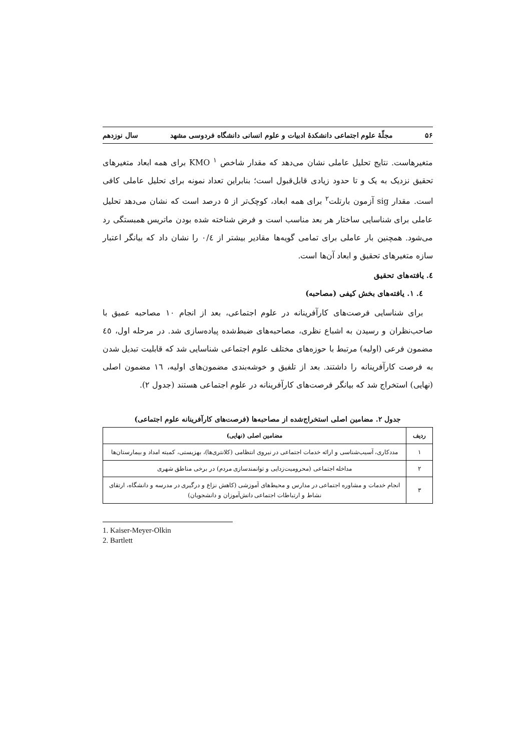۵۶ مجلّهٔ علوم اجتماعی دانشکدهٔ ادبیات و علوم انسانی دانشگاه فردوسی مشهد سال نوزدهم
متغیرهاست. نتایج تحلیل عاملی نشان می‌دهد که مقدار شاخص KMO <sup>۱</sup> برای همه ابعاد متغیرهای تحقیق نزدیک به یک و تا حدود زیادی قابل‌قبول است؛ بنابراین تعداد نمونه برای تحلیل عاملی کافی است. مقدار sig آزمون بارتلت<sup>۲</sup> برای همه ابعاد، کوچک‌تر از ۵ درصد است که نشان می‌دهد تحلیل عاملی برای شناسایی ساختار هر بعد مناسب است و فرض شناخته شده بودن ماتریس همبستگی رد می‌شود. همچنین بار عاملی برای تمامی گویه‌ها مقادیر بیشتر از ۰/٤ را نشان داد که بیانگر اعتبار سازه متغیرهای تحقیق و ابعاد آن‌ها است.
٤. یافته‌های تحقیق
٤. ١. یافته‌های بخش کیفی (مصاحبه)
برای شناسایی فرصت‌های کارآفرینانه در علوم اجتماعی، بعد از انجام ١٠ مصاحبه عمیق با صاحب‌نظران و رسیدن به اشباع نظری، مصاحبه‌های ضبط‌شده پیاده‌سازی شد. در مرحله اول، ٤٥ مضمون فرعی (اولیه) مرتبط با حوزه‌های مختلف علوم اجتماعی شناسایی شد که قابلیت تبدیل شدن به فرصت کارآفرینانه را داشتند. بعد از تلفیق و خوشه‌بندی مضمون‌های اولیه، ١٦ مضمون اصلی (نهایی) استخراج شد که بیانگر فرصت‌های کارآفرینانه در علوم اجتماعی هستند (جدول ٢).
جدول ٢. مضامین اصلی استخراج‌شده از مصاحبه‌ها (فرصت‌های کارآفرینانه علوم اجتماعی)
| ردیف | مضامین اصلی (نهایی) |
| --- | --- |
| ١ | مددکاری، آسیب‌شناسی و ارائه خدمات اجتماعی در نیروی انتظامی (کلانتری‌ها)، بهزیستی، کمیته امداد و بیمارستان‌ها |
| ٢ | مداخله اجتماعی (محرومیت‌زدایی و توانمندسازی مردم) در برخی مناطق شهری |
| ٣ | انجام خدمات و مشاوره اجتماعی در مدارس و محیط‌های آموزشی (کاهش نزاع و درگیری در مدرسه و دانشگاه، ارتقای نشاط و ارتباطات اجتماعی دانش‌آموزان و دانشجویان) |
1. Kaiser-Meyer-Olkin
2. Bartlett